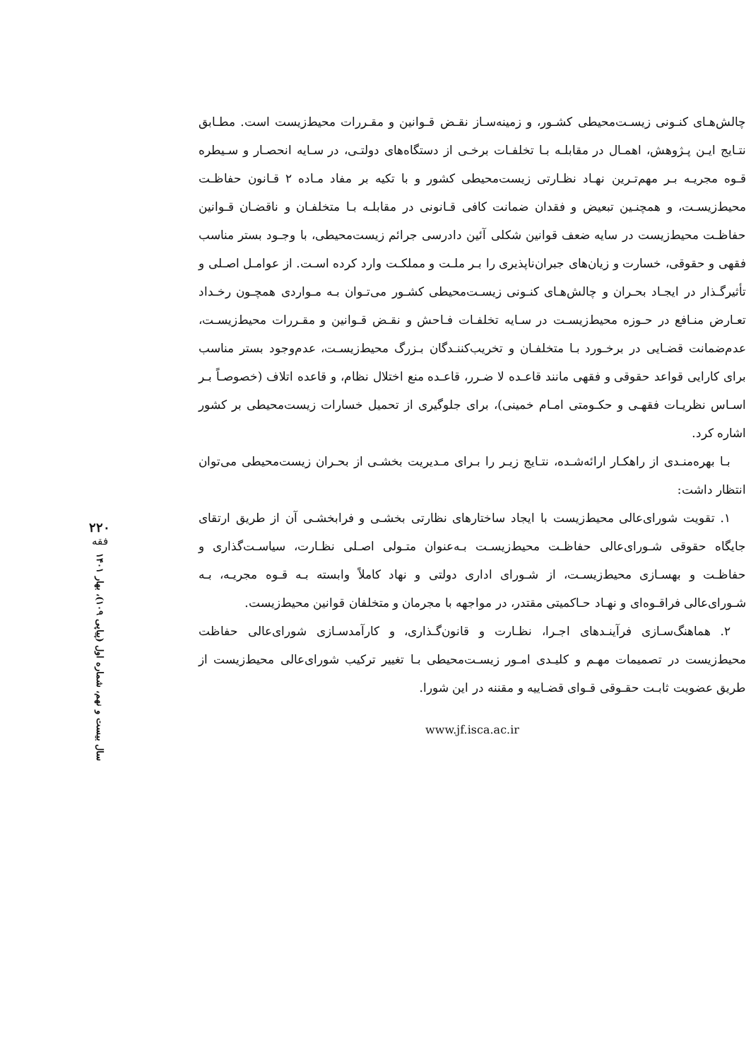چالش‌هـای کنـونی زیسـت‌محیطی کشـور، و زمینه‌سـاز نقـض قـوانین و مقـررات محیط‌زیست است. مطـابق نتـایج ایـن پـژوهش، اهمـال در مقابلـه بـا تخلفـات برخـی از دستگاه‌های دولتـی، در سـایه انحصـار و سـیطره قـوه مجریـه بـر مهم‌تـرین نهـاد نظـارتی زیست‌محیطی کشور و با تکیه بر مفاد مـاده ۲ قـانون حفاظـت محیط‌زیسـت، و همچنـین تبعیض و فقدان ضمانت کافی قـانونی در مقابلـه بـا متخلفـان و ناقضـان قـوانین حفاظـت محیط‌زیست در سایه ضعف قوانین شکلی آئین دادرسی جرائم زیست‌محیطی، با وجـود بستر مناسب فقهی و حقوقی، خسارت و زیان‌های جبران‌ناپذیری را بـر ملـت و مملکـت وارد کرده اسـت. از عوامـل اصـلی و تأثیرگـذار در ایجـاد بحـران و چالش‌هـای کنـونی زیسـت‌محیطی کشـور می‌تـوان بـه مـواردی همچـون رخـداد تعـارض منـافع در حـوزه محیط‌زیسـت در سـایه تخلفـات فـاحش و نقـض قـوانین و مقـررات محیط‌زیسـت، عدم‌ضمانت قضـایی در برخـورد بـا متخلفـان و تخریب‌کننـدگان بـزرگ محیط‌زیسـت، عدم‌وجود بستر مناسب برای کارایی قواعد حقوقی و فقهی مانند قاعـده لا ضـرر، قاعـده منع اختلال نظام، و قاعده اتلاف (خصوصـاً بـر اسـاس نظریـات فقهـی و حکـومتی امـام خمینی)، برای جلوگیری از تحمیل خسارات زیست‌محیطی بر کشور اشاره کرد.
بـا بهره‌منـدی از راهکـار ارائه‌شـده، نتـایج زیـر را بـرای مـدیریت بخشـی از بحـران زیست‌محیطی می‌توان انتظار داشت:
۱. تقویت شورای‌عالی محیط‌زیست با ایجاد ساختارهای نظارتی بخشـی و فرابخشـی آن از طریق ارتقای جایگاه حقوقی شـورای‌عالی حفاظـت محیط‌زیسـت بـه‌عنوان متـولی اصـلی نظـارت، سیاسـت‌گذاری و حفاظـت و بهسـازی محیط‌زیسـت، از شـورای اداری دولتی و نهاد کاملاً وابسته بـه قـوه مجریـه، بـه شـورای‌عالی فراقـوه‌ای و نهـاد حـاکمیتی مقتدر، در مواجهه با مجرمان و متخلفان قوانین محیط‌زیست.
۲. هماهنگ‌سـازی فرآینـدهای اجـرا، نظـارت و قانون‌گـذاری، و کارآمدسـازی شورای‌عالی حفاظت محیط‌زیست در تصمیمات مهـم و کلیـدی امـور زیسـت‌محیطی بـا تغییر ترکیب شورای‌عالی محیط‌زیست از طریق عضویت ثابـت حقـوقی قـوای قضـاییه و مقننه در این شورا.
www.jf.isca.ac.ir
۲۲۰
فقه
سال بیست و نهم، شماره اول (پیاپی ۱۰۹)، بهار ۱۴۰۱